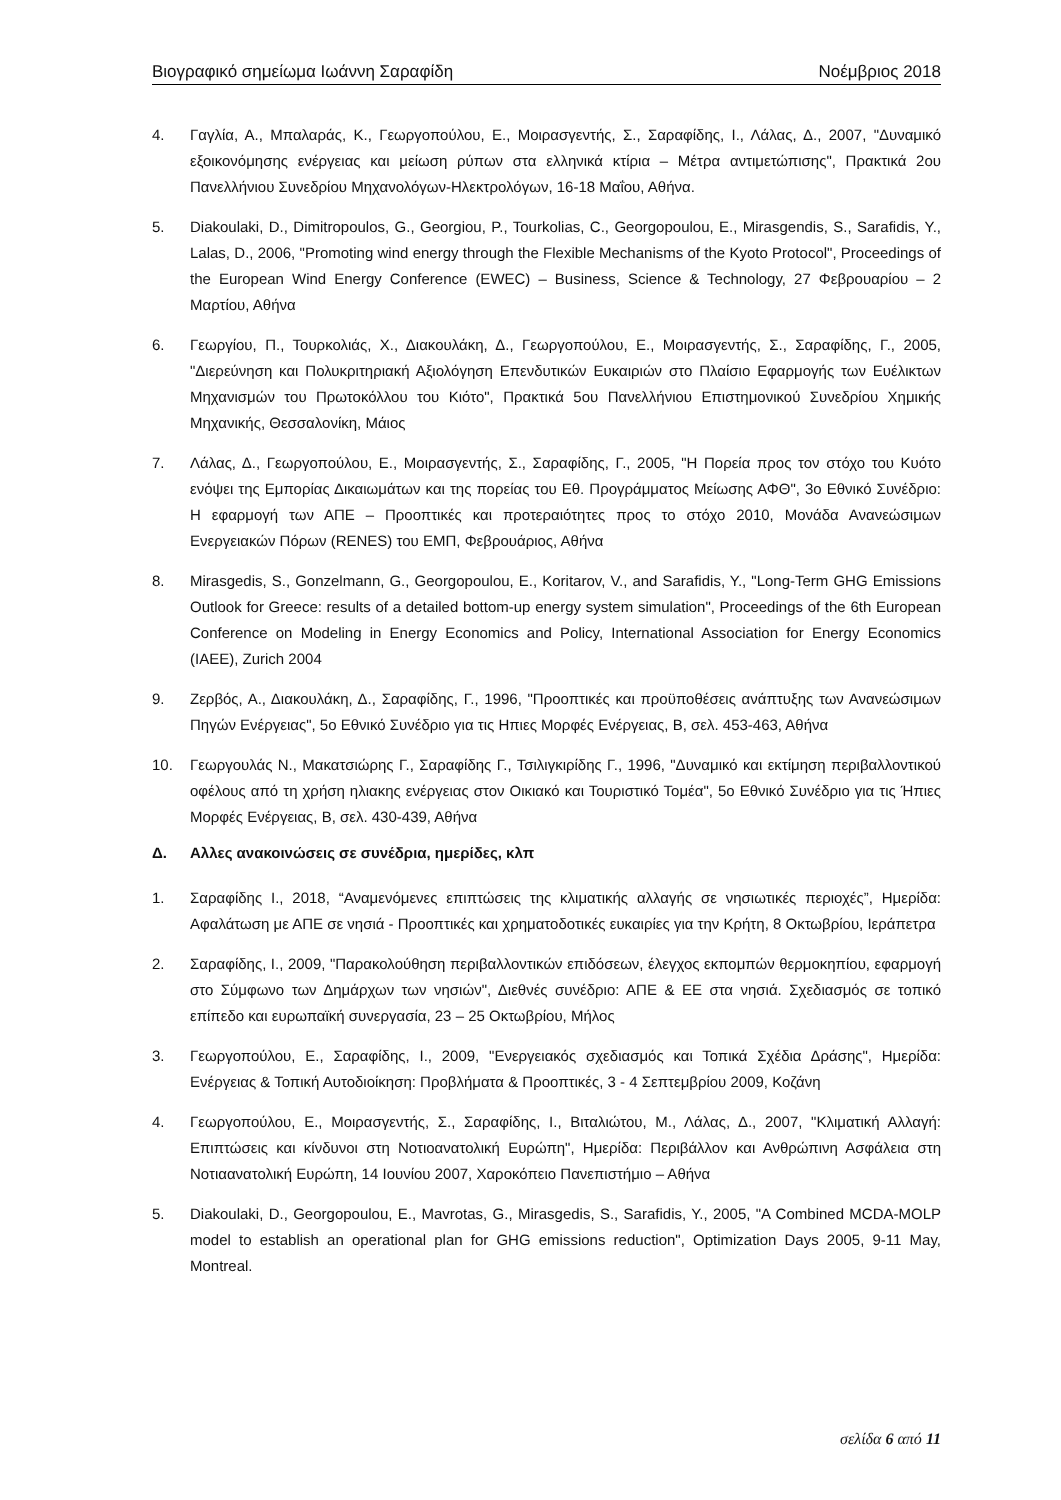Βιογραφικό σημείωμα Ιωάννη Σαραφίδη Νοέμβριος 2018
4. Γαγλία, Α., Μπαλαράς, Κ., Γεωργοπούλου, Ε., Μοιρασγεντής, Σ., Σαραφίδης, Ι., Λάλας, Δ., 2007, "Δυναμικό εξοικονόμησης ενέργειας και μείωση ρύπων στα ελληνικά κτίρια – Μέτρα αντιμετώπισης", Πρακτικά 2ου Πανελλήνιου Συνεδρίου Μηχανολόγων-Ηλεκτρολόγων, 16-18 Μαΐου, Αθήνα.
5. Diakoulaki, D., Dimitropoulos, G., Georgiou, P., Tourkolias, C., Georgopoulou, E., Mirasgendis, S., Sarafidis, Y., Lalas, D., 2006, "Promoting wind energy through the Flexible Mechanisms of the Kyoto Protocol", Proceedings of the European Wind Energy Conference (EWEC) – Business, Science & Technology, 27 Φεβρουαρίου – 2 Μαρτίου, Αθήνα
6. Γεωργίου, Π., Τουρκολιάς, Χ., Διακουλάκη, Δ., Γεωργοπούλου, Ε., Μοιρασγεντής, Σ., Σαραφίδης, Γ., 2005, "Διερεύνηση και Πολυκριτηριακή Αξιολόγηση Επενδυτικών Ευκαιριών στο Πλαίσιο Εφαρμογής των Ευέλικτων Μηχανισμών του Πρωτοκόλλου του Κιότο", Πρακτικά 5ου Πανελλήνιου Επιστημονικού Συνεδρίου Χημικής Μηχανικής, Θεσσαλονίκη, Μάιος
7. Λάλας, Δ., Γεωργοπούλου, Ε., Μοιρασγεντής, Σ., Σαραφίδης, Γ., 2005, "Η Πορεία προς τον στόχο του Κυότο ενόψει της Εμπορίας Δικαιωμάτων και της πορείας του Εθ. Προγράμματος Μείωσης ΑΦΘ", 3ο Εθνικό Συνέδριο: Η εφαρμογή των ΑΠΕ – Προοπτικές και προτεραιότητες προς το στόχο 2010, Μονάδα Ανανεώσιμων Ενεργειακών Πόρων (RENES) του ΕΜΠ, Φεβρουάριος, Αθήνα
8. Mirasgedis, S., Gonzelmann, G., Georgopoulou, E., Koritarov, V., and Sarafidis, Y., "Long-Term GHG Emissions Outlook for Greece: results of a detailed bottom-up energy system simulation", Proceedings of the 6th European Conference on Modeling in Energy Economics and Policy, International Association for Energy Economics (IAEE), Zurich 2004
9. Ζερβός, Α., Διακουλάκη, Δ., Σαραφίδης, Γ., 1996, "Προοπτικές και προϋποθέσεις ανάπτυξης των Ανανεώσιμων Πηγών Ενέργειας", 5ο Εθνικό Συνέδριο για τις Ηπιες Μορφές Ενέργειας, Β, σελ. 453-463, Αθήνα
10. Γεωργουλάς Ν., Μακατσιώρης Γ., Σαραφίδης Γ., Τσιλιγκιρίδης Γ., 1996, "Δυναμικό και εκτίμηση περιβαλλοντικού οφέλους από τη χρήση ηλιακης ενέργειας στον Οικιακό και Τουριστικό Τομέα", 5ο Εθνικό Συνέδριο για τις Ήπιες Μορφές Ενέργειας, Β, σελ. 430-439, Αθήνα
Δ. Αλλες ανακοινώσεις σε συνέδρια, ημερίδες, κλπ
1. Σαραφίδης Ι., 2018, “Αναμενόμενες επιπτώσεις της κλιματικής αλλαγής σε νησιωτικές περιοχές”, Ημερίδα: Αφαλάτωση με ΑΠΕ σε νησιά - Προοπτικές και χρηματοδοτικές ευκαιρίες για την Κρήτη, 8 Οκτωβρίου, Ιεράπετρα
2. Σαραφίδης, Ι., 2009, "Παρακολούθηση περιβαλλοντικών επιδόσεων, έλεγχος εκπομπών θερμοκηπίου, εφαρμογή στο Σύμφωνο των Δημάρχων των νησιών", Διεθνές συνέδριο: ΑΠΕ & ΕΕ στα νησιά. Σχεδιασμός σε τοπικό επίπεδο και ευρωπαϊκή συνεργασία, 23 – 25 Οκτωβρίου, Μήλος
3. Γεωργοπούλου, Ε., Σαραφίδης, Ι., 2009, "Ενεργειακός σχεδιασμός και Τοπικά Σχέδια Δράσης", Ημερίδα: Ενέργειας & Τοπική Αυτοδιοίκηση: Προβλήματα & Προοπτικές, 3 - 4 Σεπτεμβρίου 2009, Κοζάνη
4. Γεωργοπούλου, Ε., Μοιρασγεντής, Σ., Σαραφίδης, Ι., Βιταλιώτου, Μ., Λάλας, Δ., 2007, "Κλιματική Αλλαγή: Επιπτώσεις και κίνδυνοι στη Νοτιοανατολική Ευρώπη", Ημερίδα: Περιβάλλον και Ανθρώπινη Ασφάλεια στη Νοτιαανατολική Ευρώπη, 14 Ιουνίου 2007, Χαροκόπειο Πανεπιστήμιο – Αθήνα
5. Diakoulaki, D., Georgopoulou, E., Mavrotas, G., Mirasgedis, S., Sarafidis, Y., 2005, "A Combined MCDA-MOLP model to establish an operational plan for GHG emissions reduction", Optimization Days 2005, 9-11 May, Montreal.
σελίδα 6 από 11